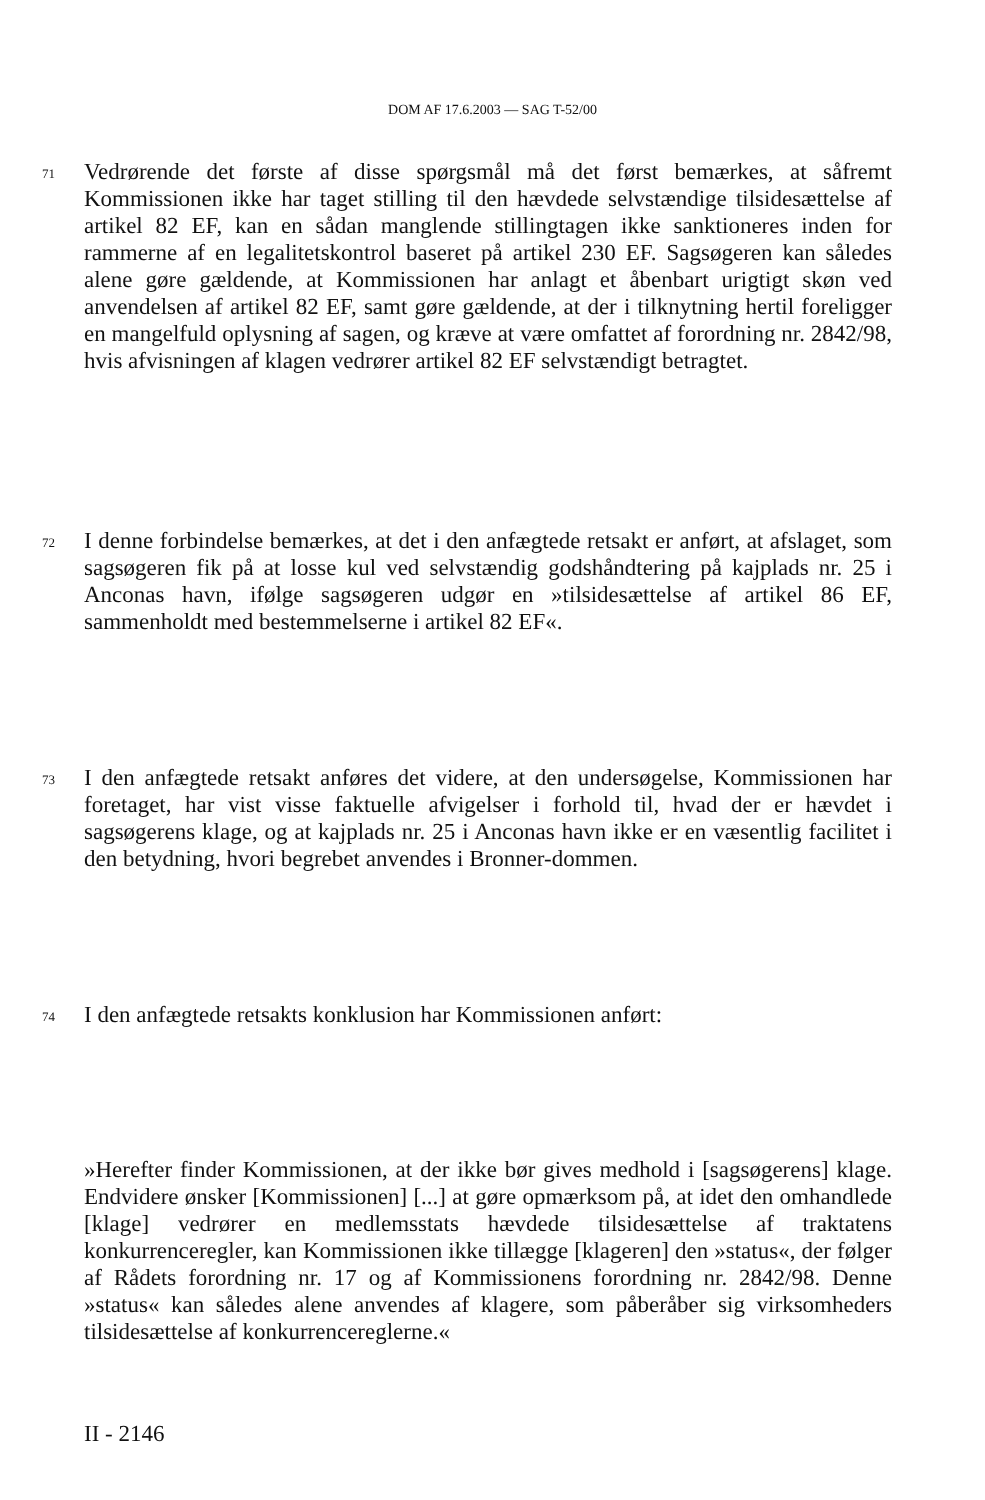DOM AF 17.6.2003 — SAG T-52/00
71
Vedrørende det første af disse spørgsmål må det først bemærkes, at såfremt Kommissionen ikke har taget stilling til den hævdede selvstændige tilsidesættelse af artikel 82 EF, kan en sådan manglende stillingtagen ikke sanktioneres inden for rammerne af en legalitetskontrol baseret på artikel 230 EF. Sagsøgeren kan således alene gøre gældende, at Kommissionen har anlagt et åbenbart urigtigt skøn ved anvendelsen af artikel 82 EF, samt gøre gældende, at der i tilknytning hertil foreligger en mangelfuld oplysning af sagen, og kræve at være omfattet af forordning nr. 2842/98, hvis afvisningen af klagen vedrører artikel 82 EF selvstændigt betragtet.
72
I denne forbindelse bemærkes, at det i den anfægtede retsakt er anført, at afslaget, som sagsøgeren fik på at losse kul ved selvstændig godshåndtering på kajplads nr. 25 i Anconas havn, ifølge sagsøgeren udgør en »tilsidesættelse af artikel 86 EF, sammenholdt med bestemmelserne i artikel 82 EF«.
73
I den anfægtede retsakt anføres det videre, at den undersøgelse, Kommissionen har foretaget, har vist visse faktuelle afvigelser i forhold til, hvad der er hævdet i sagsøgerens klage, og at kajplads nr. 25 i Anconas havn ikke er en væsentlig facilitet i den betydning, hvori begrebet anvendes i Bronner-dommen.
74
I den anfægtede retsakts konklusion har Kommissionen anført:
»Herefter finder Kommissionen, at der ikke bør gives medhold i [sagsøgerens] klage. Endvidere ønsker [Kommissionen] [...] at gøre opmærksom på, at idet den omhandlede [klage] vedrører en medlemsstats hævdede tilsidesættelse af traktatens konkurrenceregler, kan Kommissionen ikke tillægge [klageren] den »status«, der følger af Rådets forordning nr. 17 og af Kommissionens forordning nr. 2842/98. Denne »status« kan således alene anvendes af klagere, som påberåber sig virksomheders tilsidesættelse af konkurrencereglerne.«
II - 2146